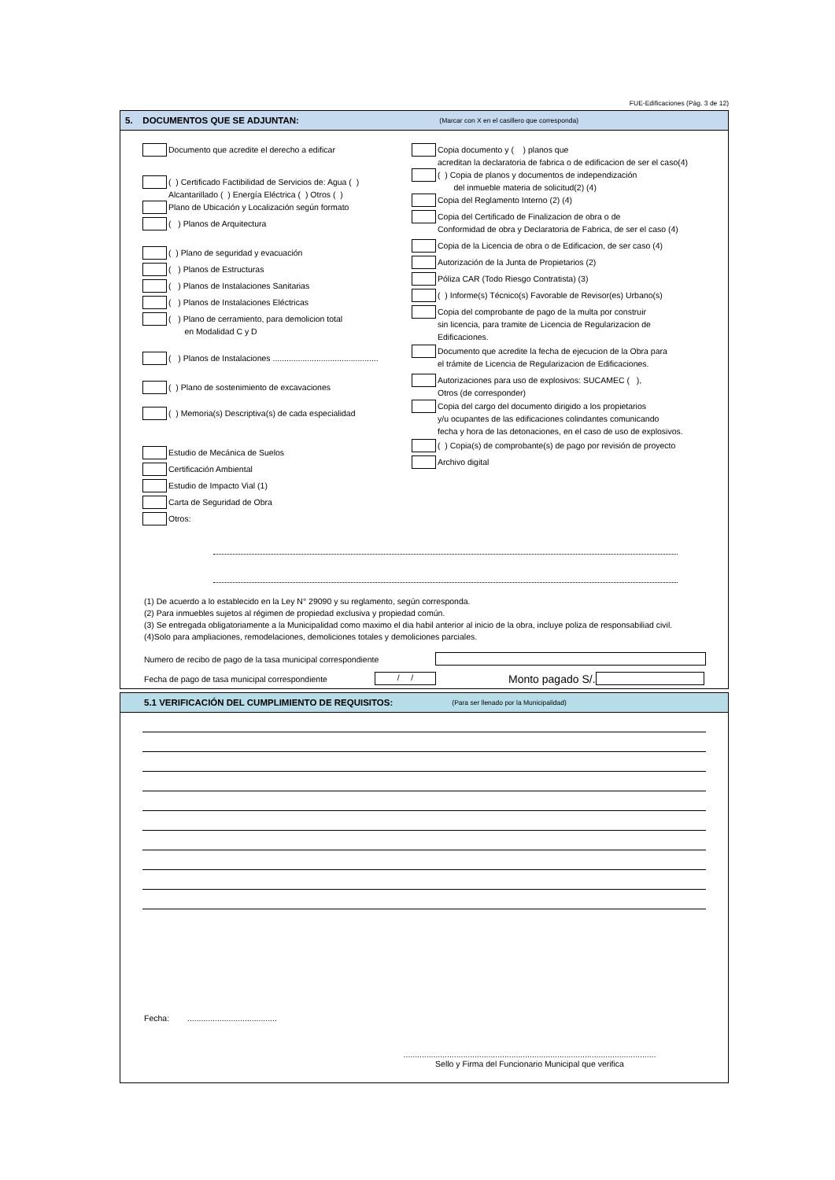FUE-Edificaciones (Pág. 3 de 12)
5. DOCUMENTOS QUE SE ADJUNTAN: (Marcar con X en el casillero que corresponda)
Documento que acredite el derecho a edificar
( ) Certificado Factibilidad de Servicios de: Agua ( )
Alcantarillado ( ) Energía Eléctrica ( ) Otros ( )
Plano de Ubicación y Localización según formato
( ) Planos de Arquitectura
( ) Plano de seguridad y evacuación
( ) Planos de Estructuras
( ) Planos de Instalaciones Sanitarias
( ) Planos de Instalaciones Eléctricas
( ) Plano de cerramiento, para demolicion total
en Modalidad C y D
( ) Planos de Instalaciones ..............................................
( ) Plano de sostenimiento de excavaciones
( ) Memoria(s) Descriptiva(s) de cada especialidad
Estudio de Mecánica de Suelos
Certificación Ambiental
Estudio de Impacto Vial (1)
Carta de Seguridad de Obra
Otros:
Copia documento y ( ) planos que
acreditan la declaratoria de fabrica o de edificacion de ser el caso(4)
( ) Copia de planos y documentos de independización
del inmueble materia de solicitud(2) (4)
Copia del Reglamento Interno (2) (4)
Copia del Certificado de Finalizacion de obra o de
Conformidad de obra y Declaratoria de Fabrica, de ser el caso (4)
Copia de la Licencia de obra o de Edificacion, de ser caso (4)
Autorización de la Junta de Propietarios (2)
Póliza CAR (Todo Riesgo Contratista) (3)
( ) Informe(s) Técnico(s) Favorable de Revisor(es) Urbano(s)
Copia del comprobante de pago de la multa por construir
sin licencia, para tramite de Licencia de Regularizacion de
Edificaciones.
Documento que acredite la fecha de ejecucion de la Obra para
el trámite de Licencia de Regularizacion de Edificaciones.
Autorizaciones para uso de explosivos: SUCAMEC ( ),
Otros (de corresponder)
Copia del cargo del documento dirigido a los propietarios
y/u ocupantes de las edificaciones colindantes comunicando
fecha y hora de las detonaciones, en el caso de uso de explosivos.
( ) Copia(s) de comprobante(s) de pago por revisión de proyecto
Archivo digital
(1) De acuerdo a lo establecido en la Ley N° 29090 y su reglamento, según corresponda.
(2) Para inmuebles sujetos al régimen de propiedad exclusiva y propiedad común.
(3) Se entregada obligatoriamente a la Municipalidad como maximo el dia habil anterior al inicio de la obra, incluye poliza de responsabiliad civil.
(4)Solo para ampliaciones, remodelaciones, demoliciones totales y demoliciones parciales.
Numero de recibo de pago de la tasa municipal correspondiente
Fecha de pago de tasa municipal correspondiente
/ /
Monto pagado S/.
5.1 VERIFICACIÓN DEL CUMPLIMIENTO DE REQUISITOS: (Para ser llenado por la Municipalidad)
Fecha: .......................................
..............................................................................................................
Sello y Firma del Funcionario Municipal que verifica